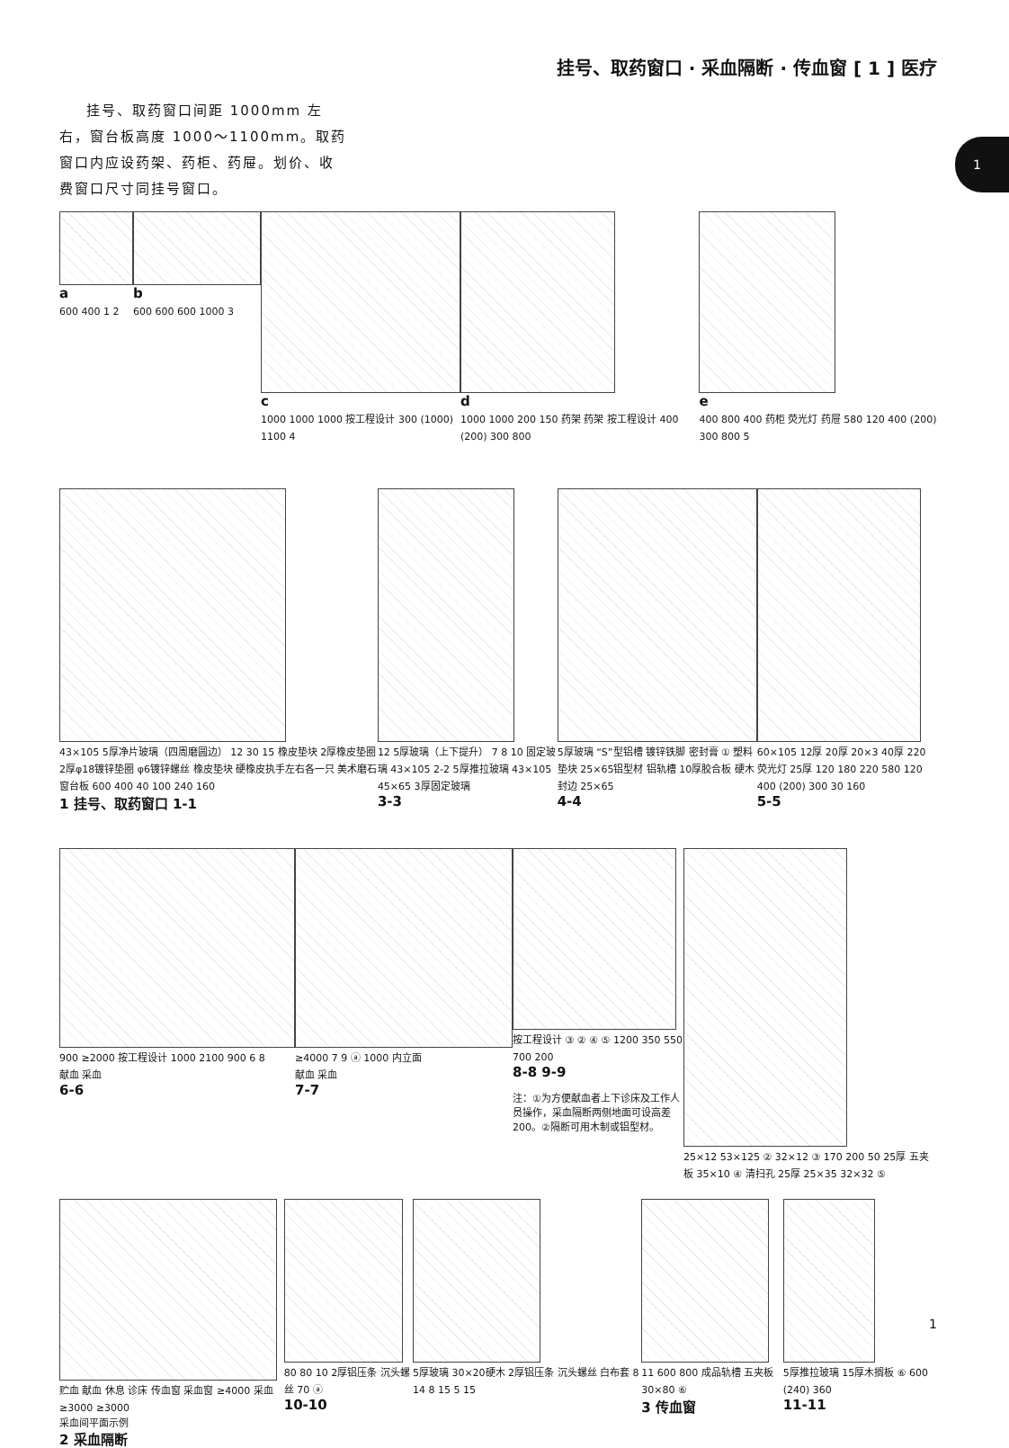挂号、取药窗口 · 采血隔断 · 传血窗 [ 1 ] 医疗
1
挂号、取药窗口间距 1000mm 左右，窗台板高度 1000～1100mm。取药窗口内应设药架、药柜、药屉。划价、收费窗口尺寸同挂号窗口。
a
600 400 1 2
b
600 600 600 1000 3
c
1000 1000 1000 按工程设计 300 (1000) 1100 4
d
1000 1000 200 150 药架 药架 按工程设计 400 (200) 300 800
e
400 800 400 药柜 荧光灯 药屉 580 120 400 (200) 300 800 5
43×105 5厚净片玻璃（四周磨圆边） 12 30 15 橡皮垫块 2厚橡皮垫圈 2厚φ18镀锌垫圈 φ6镀锌螺丝 橡皮垫块 硬橡皮执手左右各一只 美术磨石窗台板 600 400 40 100 240 160
1 挂号、取药窗口 1-1
12 5厚玻璃（上下提升） 7 8 10 固定玻璃 43×105 2-2 5厚推拉玻璃 43×105 45×65 3厚固定玻璃
3-3
5厚玻璃 “S”型铝槽 镀锌铁脚 密封膏 ① 塑料垫块 25×65铝型材 铝轨槽 10厚胶合板 硬木封边 25×65
4-4
60×105 12厚 20厚 20×3 40厚 220 荧光灯 25厚 120 180 220 580 120 400 (200) 300 30 160
5-5
900 ≥2000 按工程设计 1000 2100 900 6 8
献血 采血
6-6
≥4000 7 9 ⓐ 1000 内立面
献血 采血
7-7
按工程设计 ③ ② ④ ⑤ 1200 350 550 700 200
8-8 9-9
注：①为方便献血者上下诊床及工作人员操作，采血隔断两侧地面可设高差 200。②隔断可用木制或铝型材。
25×12 53×125 ② 32×12 ③ 170 200 50 25厚 五夹板 35×10 ④ 清扫孔 25厚 25×35 32×32 ⑤
贮血 献血 休息 诊床 传血窗 采血窗 ≥4000 采血 ≥3000 ≥3000
采血间平面示例
2 采血隔断
80 80 10 2厚铝压条 沉头螺丝 70 ⓐ
10-10
5厚玻璃 30×20硬木 2厚铝压条 沉头螺丝 白布套 8 14 8 15 5 15
11 600 800 成品轨槽 五夹板 30×80 ⑥
3 传血窗
5厚推拉玻璃 15厚木搁板 ⑥ 600 (240) 360
11-11
1